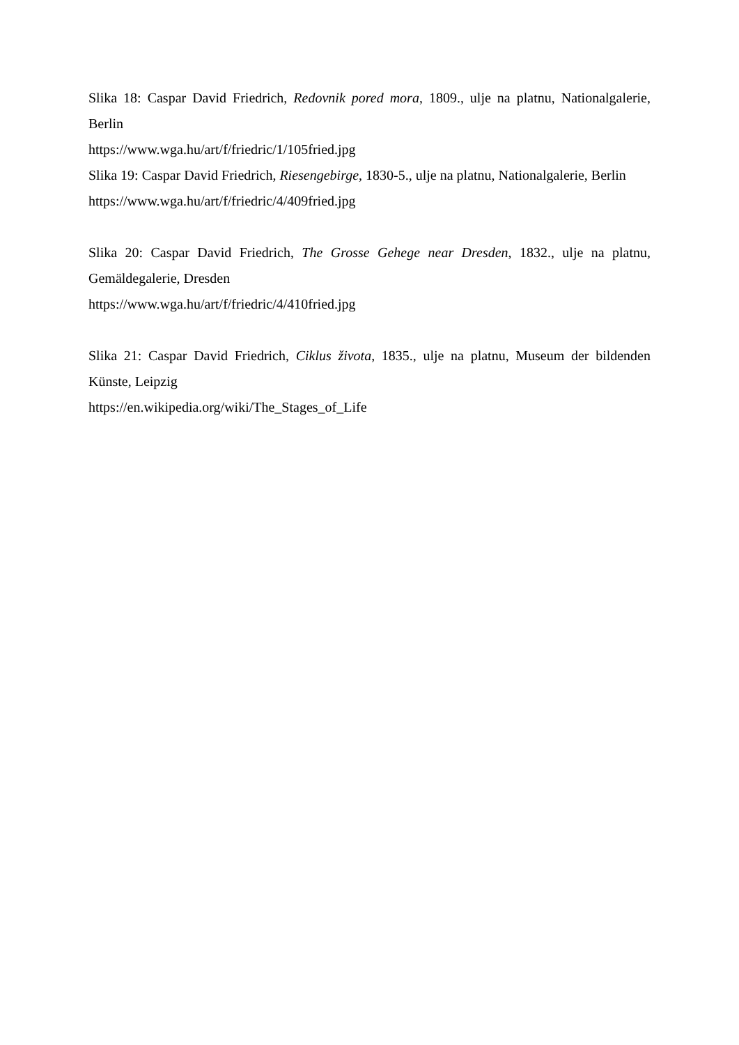Slika 18: Caspar David Friedrich, Redovnik pored mora, 1809., ulje na platnu, Nationalgalerie, Berlin
https://www.wga.hu/art/f/friedric/1/105fried.jpg
Slika 19: Caspar David Friedrich, Riesengebirge, 1830-5., ulje na platnu, Nationalgalerie, Berlin
https://www.wga.hu/art/f/friedric/4/409fried.jpg
Slika 20: Caspar David Friedrich, The Grosse Gehege near Dresden, 1832., ulje na platnu, Gemäldegalerie, Dresden
https://www.wga.hu/art/f/friedric/4/410fried.jpg
Slika 21: Caspar David Friedrich, Ciklus života, 1835., ulje na platnu, Museum der bildenden Künste, Leipzig
https://en.wikipedia.org/wiki/The_Stages_of_Life